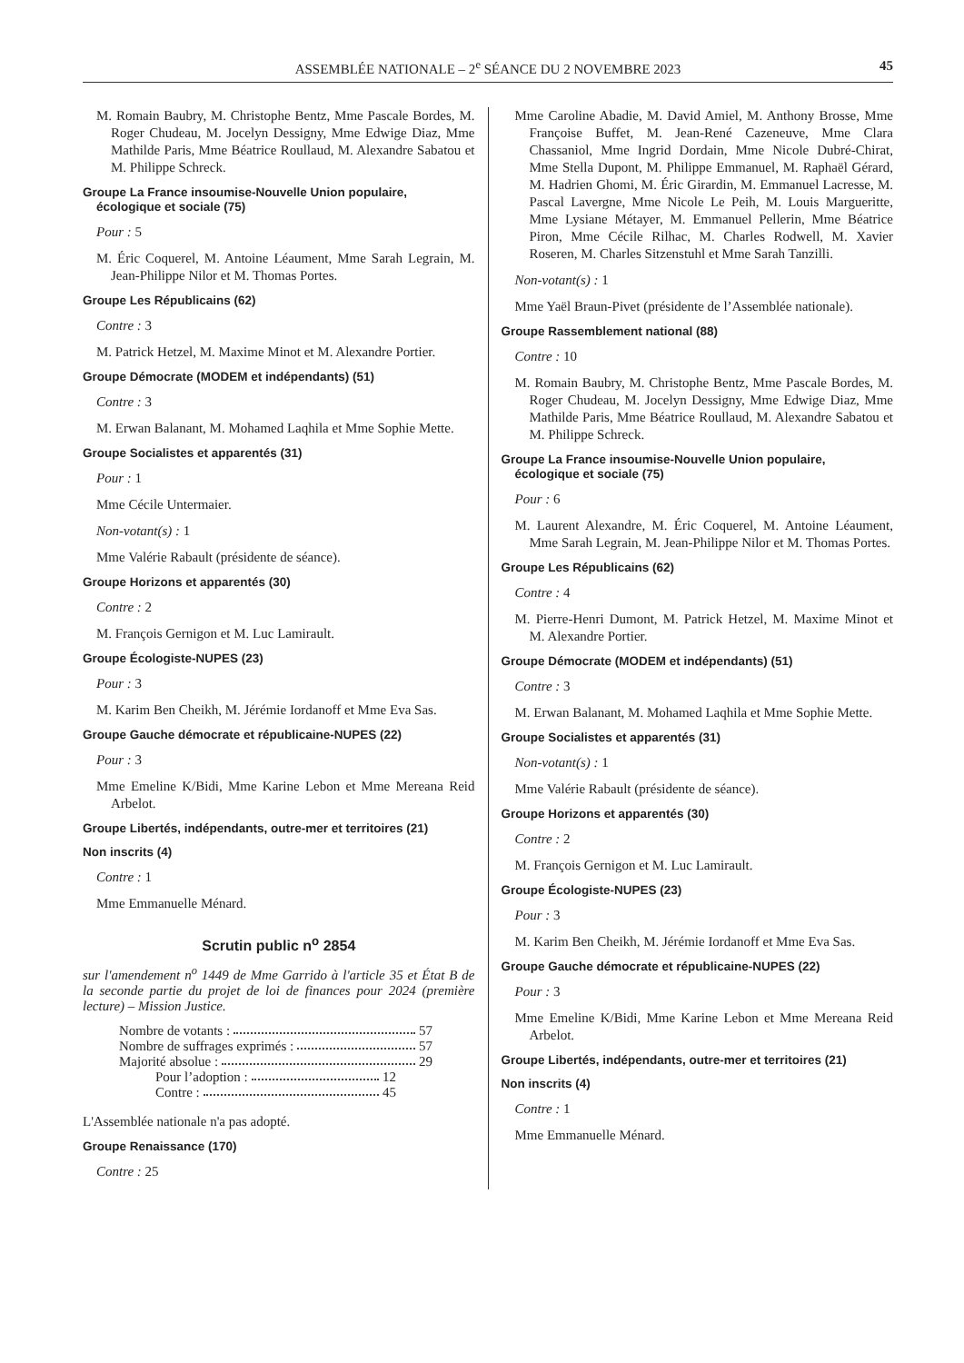ASSEMBLÉE NATIONALE – 2<sup>e</sup> SÉANCE DU 2 NOVEMBRE 2023
45
M. Romain Baubry, M. Christophe Bentz, Mme Pascale Bordes, M. Roger Chudeau, M. Jocelyn Dessigny, Mme Edwige Diaz, Mme Mathilde Paris, Mme Béatrice Roullaud, M. Alexandre Sabatou et M. Philippe Schreck.
Groupe La France insoumise-Nouvelle Union populaire, écologique et sociale (75)
Pour : 5
M. Éric Coquerel, M. Antoine Léaument, Mme Sarah Legrain, M. Jean-Philippe Nilor et M. Thomas Portes.
Groupe Les Républicains (62)
Contre : 3
M. Patrick Hetzel, M. Maxime Minot et M. Alexandre Portier.
Groupe Démocrate (MODEM et indépendants) (51)
Contre : 3
M. Erwan Balanant, M. Mohamed Laqhila et Mme Sophie Mette.
Groupe Socialistes et apparentés (31)
Pour : 1
Mme Cécile Untermaier.
Non-votant(s) : 1
Mme Valérie Rabault (présidente de séance).
Groupe Horizons et apparentés (30)
Contre : 2
M. François Gernigon et M. Luc Lamirault.
Groupe Écologiste-NUPES (23)
Pour : 3
M. Karim Ben Cheikh, M. Jérémie Iordanoff et Mme Eva Sas.
Groupe Gauche démocrate et républicaine-NUPES (22)
Pour : 3
Mme Emeline K/Bidi, Mme Karine Lebon et Mme Mereana Reid Arbelot.
Groupe Libertés, indépendants, outre-mer et territoires (21)
Non inscrits (4)
Contre : 1
Mme Emmanuelle Ménard.
Scrutin public n<sup>o</sup> 2854
sur l'amendement n<sup>o</sup> 1449 de Mme Garrido à l'article 35 et État B de la seconde partie du projet de loi de finances pour 2024 (première lecture) – Mission Justice.
Nombre de votants : 57
Nombre de suffrages exprimés : 57
Majorité absolue : 29
Pour l’adoption : 12
Contre : 45
L'Assemblée nationale n'a pas adopté.
Groupe Renaissance (170)
Contre : 25
Mme Caroline Abadie, M. David Amiel, M. Anthony Brosse, Mme Françoise Buffet, M. Jean-René Cazeneuve, Mme Clara Chassaniol, Mme Ingrid Dordain, Mme Nicole Dubré-Chirat, Mme Stella Dupont, M. Philippe Emmanuel, M. Raphaël Gérard, M. Hadrien Ghomi, M. Éric Girardin, M. Emmanuel Lacresse, M. Pascal Lavergne, Mme Nicole Le Peih, M. Louis Margueritte, Mme Lysiane Métayer, M. Emmanuel Pellerin, Mme Béatrice Piron, Mme Cécile Rilhac, M. Charles Rodwell, M. Xavier Roseren, M. Charles Sitzenstuhl et Mme Sarah Tanzilli.
Non-votant(s) : 1
Mme Yaël Braun-Pivet (présidente de l’Assemblée nationale).
Groupe Rassemblement national (88)
Contre : 10
M. Romain Baubry, M. Christophe Bentz, Mme Pascale Bordes, M. Roger Chudeau, M. Jocelyn Dessigny, Mme Edwige Diaz, Mme Mathilde Paris, Mme Béatrice Roullaud, M. Alexandre Sabatou et M. Philippe Schreck.
Groupe La France insoumise-Nouvelle Union populaire, écologique et sociale (75)
Pour : 6
M. Laurent Alexandre, M. Éric Coquerel, M. Antoine Léaument, Mme Sarah Legrain, M. Jean-Philippe Nilor et M. Thomas Portes.
Groupe Les Républicains (62)
Contre : 4
M. Pierre-Henri Dumont, M. Patrick Hetzel, M. Maxime Minot et M. Alexandre Portier.
Groupe Démocrate (MODEM et indépendants) (51)
Contre : 3
M. Erwan Balanant, M. Mohamed Laqhila et Mme Sophie Mette.
Groupe Socialistes et apparentés (31)
Non-votant(s) : 1
Mme Valérie Rabault (présidente de séance).
Groupe Horizons et apparentés (30)
Contre : 2
M. François Gernigon et M. Luc Lamirault.
Groupe Écologiste-NUPES (23)
Pour : 3
M. Karim Ben Cheikh, M. Jérémie Iordanoff et Mme Eva Sas.
Groupe Gauche démocrate et républicaine-NUPES (22)
Pour : 3
Mme Emeline K/Bidi, Mme Karine Lebon et Mme Mereana Reid Arbelot.
Groupe Libertés, indépendants, outre-mer et territoires (21)
Non inscrits (4)
Contre : 1
Mme Emmanuelle Ménard.